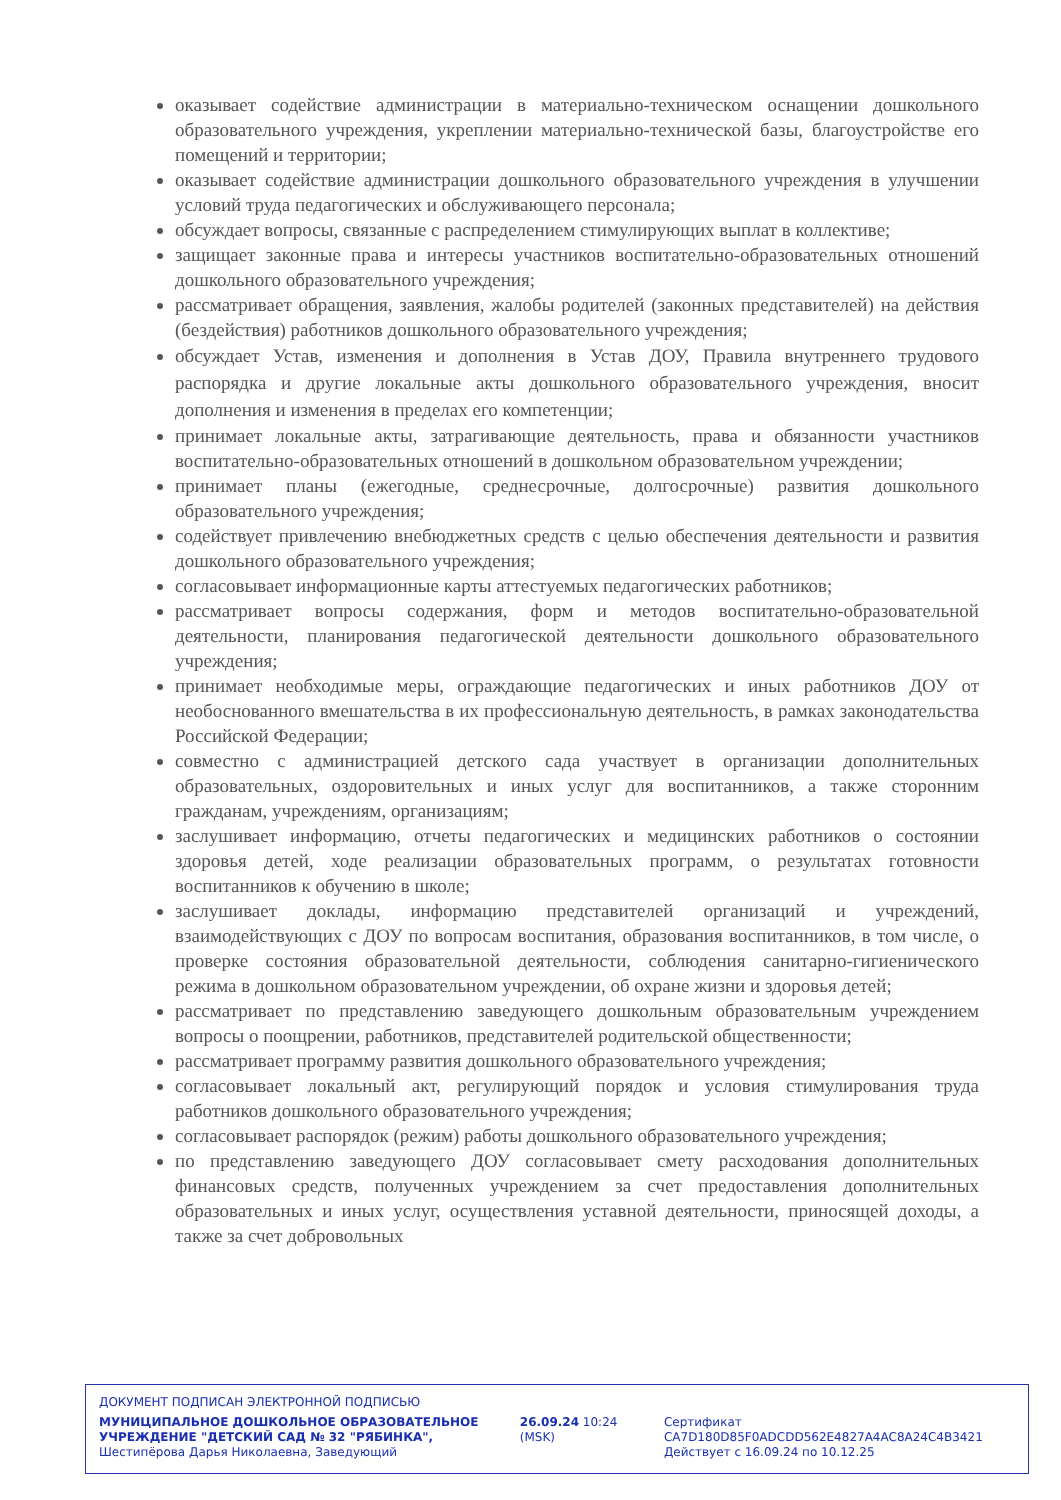оказывает содействие администрации в материально-техническом оснащении дошкольного образовательного учреждения, укреплении материально-технической базы, благоустройстве его помещений и территории;
оказывает содействие администрации дошкольного образовательного учреждения в улучшении условий труда педагогических и обслуживающего персонала;
обсуждает вопросы, связанные с распределением стимулирующих выплат в коллективе;
защищает законные права и интересы участников воспитательно-образовательных отношений дошкольного образовательного учреждения;
рассматривает обращения, заявления, жалобы родителей (законных представителей) на действия (бездействия) работников дошкольного образовательного учреждения;
обсуждает Устав, изменения и дополнения в Устав ДОУ, Правила внутреннего трудового распорядка и другие локальные акты дошкольного образовательного учреждения, вносит дополнения и изменения в пределах его компетенции;
принимает локальные акты, затрагивающие деятельность, права и обязанности участников воспитательно-образовательных отношений в дошкольном образовательном учреждении;
принимает планы (ежегодные, среднесрочные, долгосрочные) развития дошкольного образовательного учреждения;
содействует привлечению внебюджетных средств с целью обеспечения деятельности и развития дошкольного образовательного учреждения;
согласовывает информационные карты аттестуемых педагогических работников;
рассматривает вопросы содержания, форм и методов воспитательно-образовательной деятельности, планирования педагогической деятельности дошкольного образовательного учреждения;
принимает необходимые меры, ограждающие педагогических и иных работников ДОУ от необоснованного вмешательства в их профессиональную деятельность, в рамках законодательства Российской Федерации;
совместно с администрацией детского сада участвует в организации дополнительных образовательных, оздоровительных и иных услуг для воспитанников, а также сторонним гражданам, учреждениям, организациям;
заслушивает информацию, отчеты педагогических и медицинских работников о состоянии здоровья детей, ходе реализации образовательных программ, о результатах готовности воспитанников к обучению в школе;
заслушивает доклады, информацию представителей организаций и учреждений, взаимодействующих с ДОУ по вопросам воспитания, образования воспитанников, в том числе, о проверке состояния образовательной деятельности, соблюдения санитарно-гигиенического режима в дошкольном образовательном учреждении, об охране жизни и здоровья детей;
рассматривает по представлению заведующего дошкольным образовательным учреждением вопросы о поощрении, работников, представителей родительской общественности;
рассматривает программу развития дошкольного образовательного учреждения;
согласовывает локальный акт, регулирующий порядок и условия стимулирования труда работников дошкольного образовательного учреждения;
согласовывает распорядок (режим) работы дошкольного образовательного учреждения;
по представлению заведующего ДОУ согласовывает смету расходования дополнительных финансовых средств, полученных учреждением за счет предоставления дополнительных образовательных и иных услуг, осуществления уставной деятельности, приносящей доходы, а также за счет добровольных
ДОКУМЕНТ ПОДПИСАН ЭЛЕКТРОННОЙ ПОДПИСЬЮ
МУНИЦИПАЛЬНОЕ ДОШКОЛЬНОЕ ОБРАЗОВАТЕЛЬНОЕ УЧРЕЖДЕНИЕ "ДЕТСКИЙ САД № 32 "РЯБИНКА", Шестипёрова Дарья Николаевна, Заведующий
26.09.24 10:24 (MSK) Сертификат CA7D180D85F0ADCDD562E4827A4AC8A24C4B3421
Действует с 16.09.24 по 10.12.25